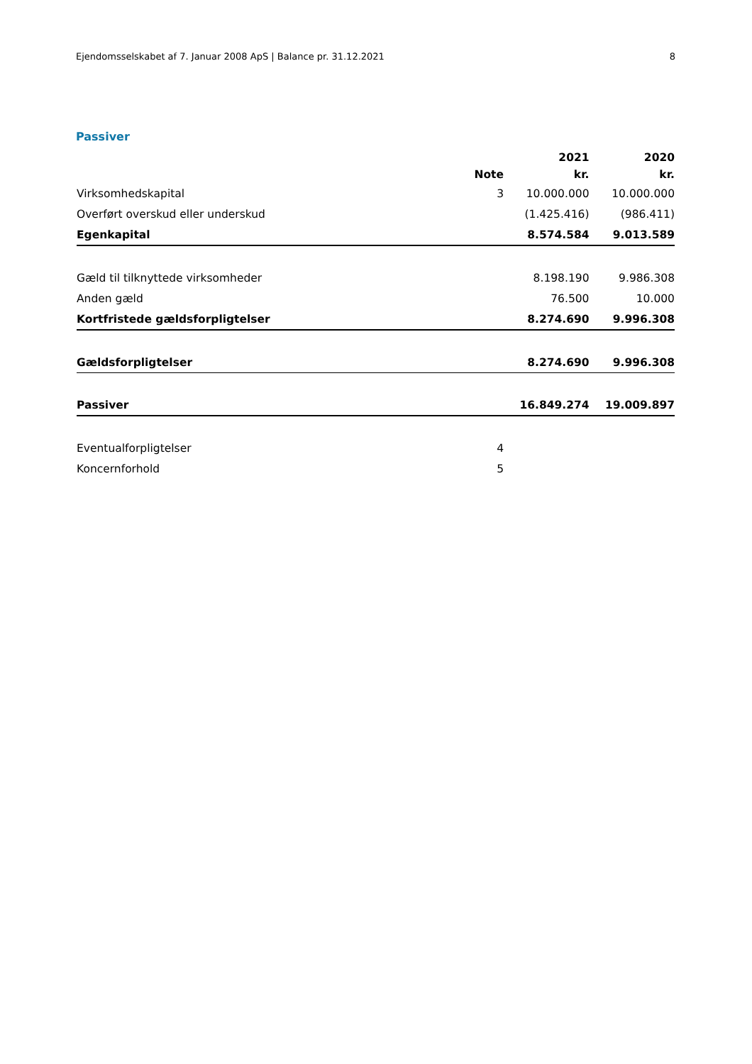Ejendomsselskabet af 7. Januar 2008 ApS | Balance pr. 31.12.2021 8
Passiver
| | | 2021 | 2020 |
| --- | --- | --- | --- |
| | Note | kr. | kr. |
| Virksomhedskapital | 3 | 10.000.000 | 10.000.000 |
| Overført overskud eller underskud | | (1.425.416) | (986.411) |
| Egenkapital | | 8.574.584 | 9.013.589 |
| Gæld til tilknyttede virksomheder | | 8.198.190 | 9.986.308 |
| Anden gæld | | 76.500 | 10.000 |
| Kortfristede gældsforpligtelser | | 8.274.690 | 9.996.308 |
| Gældsforpligtelser | | 8.274.690 | 9.996.308 |
| Passiver | | 16.849.274 | 19.009.897 |
| Eventualforpligtelser | 4 | | |
| Koncernforhold | 5 | | |